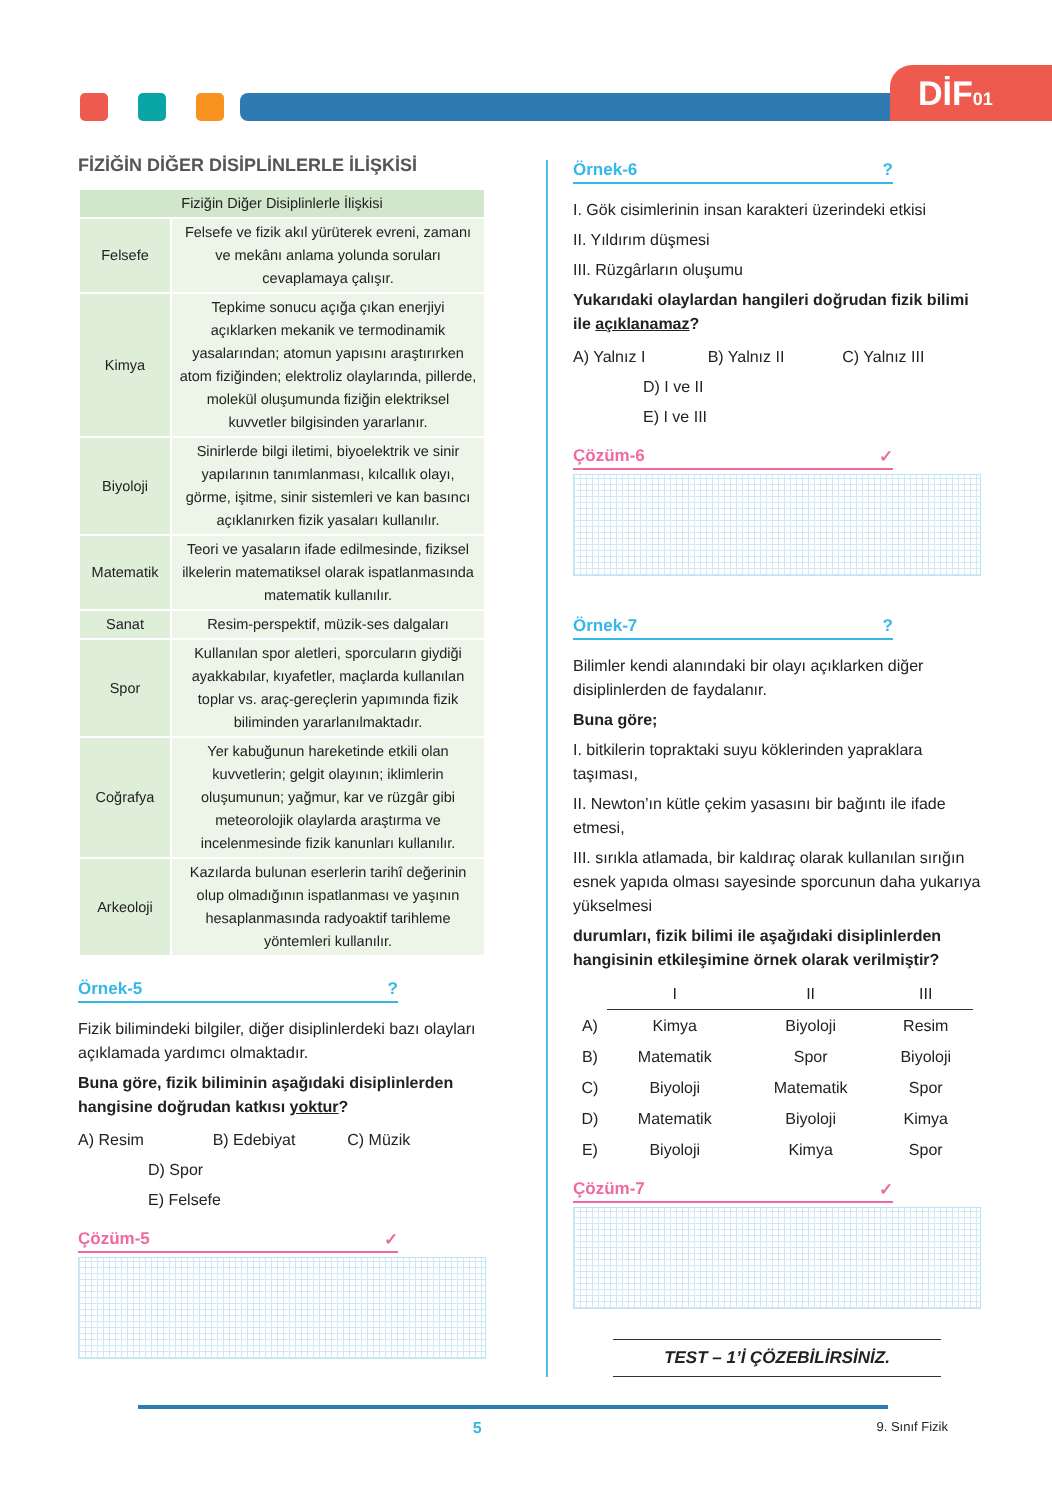DİF01
FİZİĞİN DİĞER DİSİPLİNLERLE İLİŞKİSİ
| Fiziğin Diğer Disiplinlerle İlişkisi | |
| --- | --- |
| Felsefe | Felsefe ve fizik akıl yürüterek evreni, zamanı ve mekânı anlama yolunda soruları cevaplamaya çalışır. |
| Kimya | Tepkime sonucu açığa çıkan enerjiyi açıklarken mekanik ve termodinamik yasalarından; atomun yapısını araştırırken atom fiziğinden; elektroliz olaylarında, pillerde, molekül oluşumunda fiziğin elektriksel kuvvetler bilgisinden yararlanır. |
| Biyoloji | Sinirlerde bilgi iletimi, biyoelektrik ve sinir yapılarının tanımlanması, kılcallık olayı, görme, işitme, sinir sistemleri ve kan basıncı açıklanırken fizik yasaları kullanılır. |
| Matematik | Teori ve yasaların ifade edilmesinde, fiziksel ilkelerin matematiksel olarak ispatlanmasında matematik kullanılır. |
| Sanat | Resim-perspektif, müzik-ses dalgaları |
| Spor | Kullanılan spor aletleri, sporcuların giydiği ayakkabılar, kıyafetler, maçlarda kullanılan toplar vs. araç-gereçlerin yapımında fizik biliminden yararlanılmaktadır. |
| Coğrafya | Yer kabuğunun hareketinde etkili olan kuvvetlerin; gelgit olayının; iklimlerin oluşumunun; yağmur, kar ve rüzgâr gibi meteorolojik olaylarda araştırma ve incelenmesinde fizik kanunları kullanılır. |
| Arkeoloji | Kazılarda bulunan eserlerin tarihî değerinin olup olmadığının ispatlanması ve yaşının hesaplanmasında radyoaktif tarihleme yöntemleri kullanılır. |
Örnek-5 ?
Fizik bilimindeki bilgiler, diğer disiplinlerdeki bazı olayları açıklamada yardımcı olmaktadır.
Buna göre, fizik biliminin aşağıdaki disiplinlerden hangisine doğrudan katkısı yoktur?
A) Resim B) Edebiyat C) Müzik D) Spor E) Felsefe
Çözüm-5 ✓
Örnek-6 ?
I. Gök cisimlerinin insan karakteri üzerindeki etkisi
II. Yıldırım düşmesi
III. Rüzgârların oluşumu
Yukarıdaki olaylardan hangileri doğrudan fizik bilimi ile açıklanamaz?
A) Yalnız I B) Yalnız II C) Yalnız III D) I ve II E) I ve III
Çözüm-6 ✓
Örnek-7 ?
Bilimler kendi alanındaki bir olayı açıklarken diğer disiplinlerden de faydalanır.
Buna göre;
I. bitkilerin topraktaki suyu köklerinden yapraklara taşıması,
II. Newton’ın kütle çekim yasasını bir bağıntı ile ifade etmesi,
III. sırıkla atlamada, bir kaldıraç olarak kullanılan sırığın esnek yapıda olması sayesinde sporcunun daha yukarıya yükselmesi
durumları, fizik bilimi ile aşağıdaki disiplinlerden hangisinin etkileşimine örnek olarak verilmiştir?
| | I | II | III |
| A) | Kimya | Biyoloji | Resim |
| B) | Matematik | Spor | Biyoloji |
| C) | Biyoloji | Matematik | Spor |
| D) | Matematik | Biyoloji | Kimya |
| E) | Biyoloji | Kimya | Spor |
Çözüm-7 ✓
TEST – 1’İ ÇÖZEBİLİRSİNİZ.
5 9. Sınıf Fizik